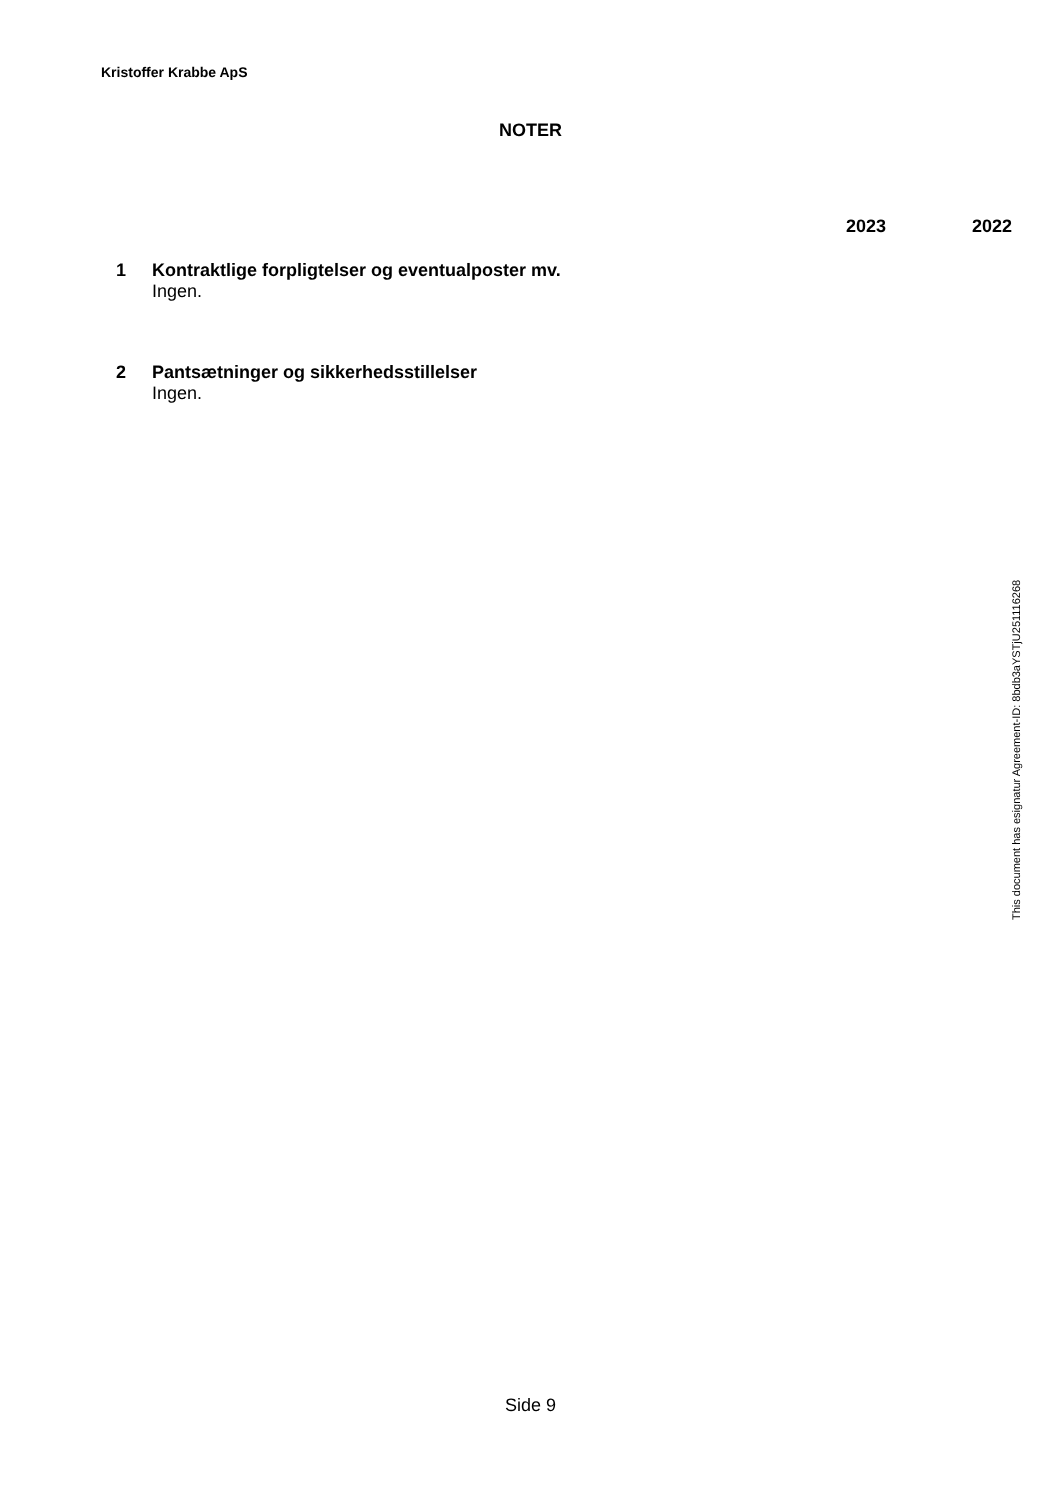Kristoffer Krabbe ApS
NOTER
2023 2022
1 Kontraktlige forpligtelser og eventualposter mv.
Ingen.
2 Pantsætninger og sikkerhedsstillelser
Ingen.
This document has esignatur Agreement-ID: 8bdb3aYSTjU251116268
Side 9